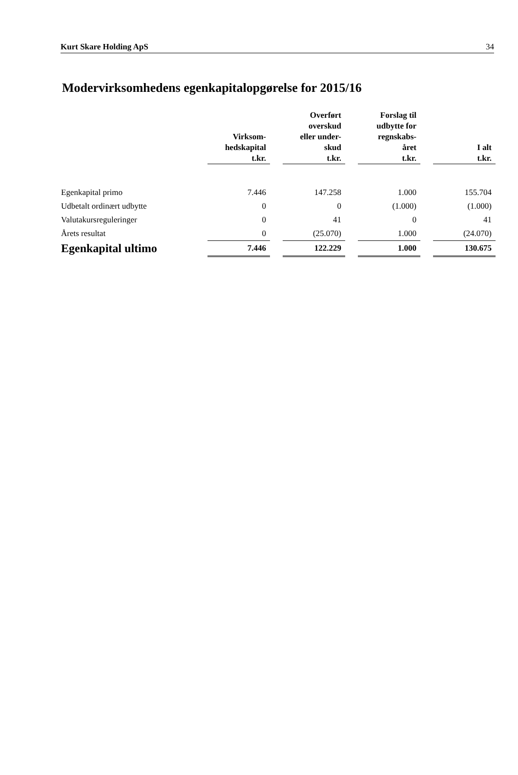Kurt Skare Holding ApS 34
Modervirksomhedens egenkapitalopgørelse for 2015/16
| | Virksom- hedskapital t.kr. | | Overført overskud eller under- skud t.kr. | | Forslag til udbytte for regnskabs- året t.kr. | | I alt t.kr. |
| --- | --- | --- | --- | --- | --- | --- | --- |
| Egenkapital primo | 7.446 | | 147.258 | | 1.000 | | 155.704 |
| Udbetalt ordinært udbytte | 0 | | 0 | | (1.000) | | (1.000) |
| Valutakursreguleringer | 0 | | 41 | | 0 | | 41 |
| Årets resultat | 0 | | (25.070) | | 1.000 | | (24.070) |
| Egenkapital ultimo | 7.446 | | 122.229 | | 1.000 | | 130.675 |